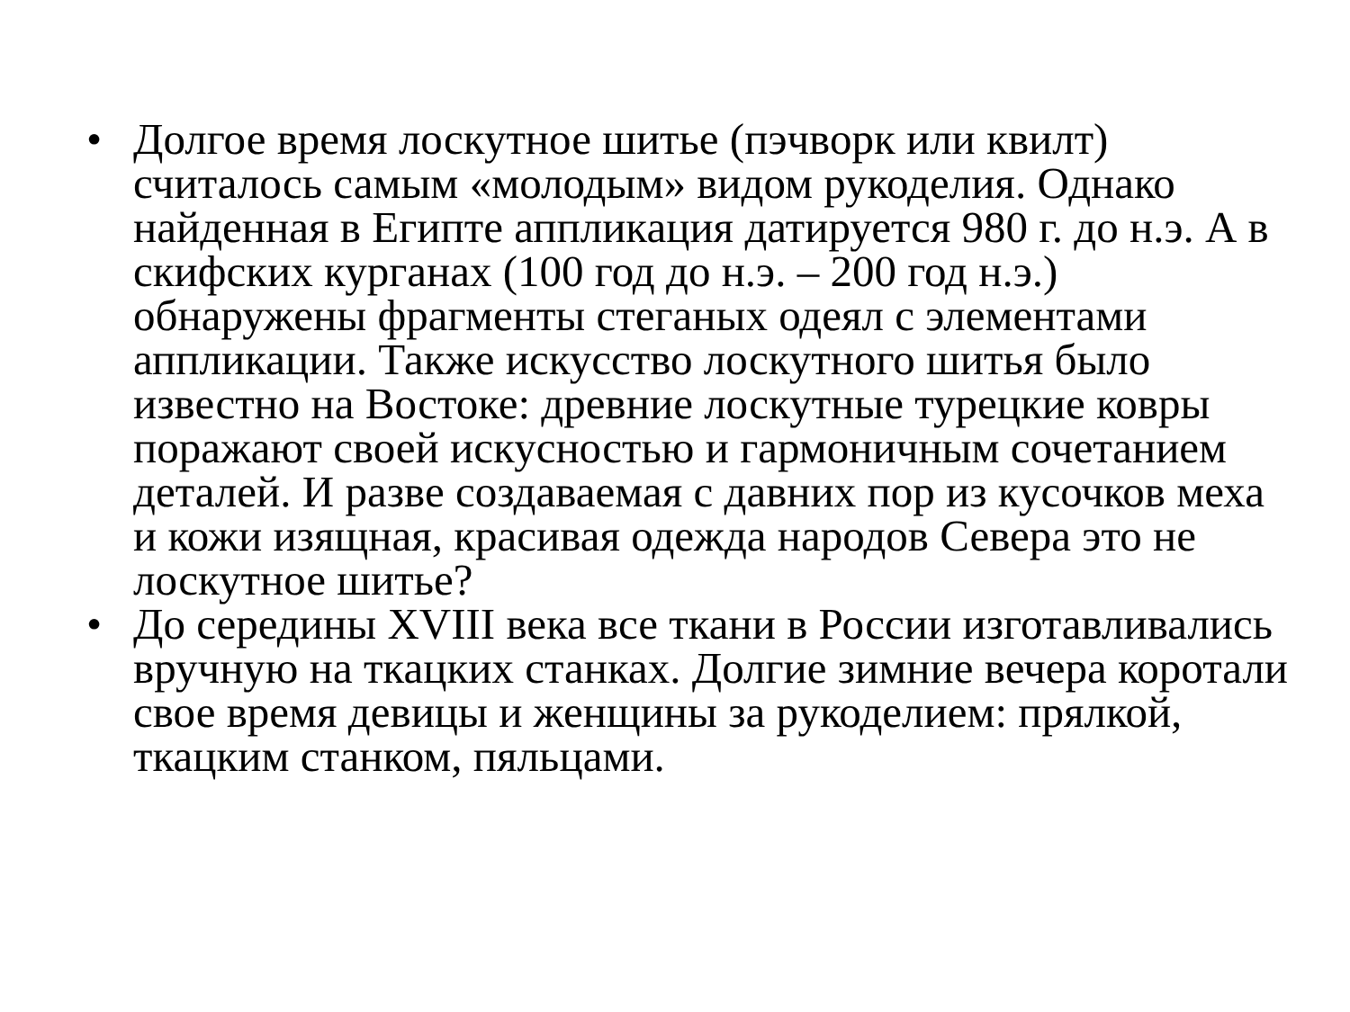• Долгое время лоскутное шитье (пэчворк или квилт) считалось самым «молодым» видом рукоделия. Однако найденная в Египте аппликация датируется 980 г. до н.э. А в скифских курганах (100 год до н.э. – 200 год н.э.) обнаружены фрагменты стеганых одеял с элементами аппликации. Также искусство лоскутного шитья было известно на Востоке: древние лоскутные турецкие ковры поражают своей искусностью и гармоничным сочетанием деталей. И разве создаваемая с давних пор из кусочков меха и кожи изящная, красивая одежда народов Севера это не лоскутное шитье?
• До середины XVIII века все ткани в России изготавливались вручную на ткацких станках. Долгие зимние вечера коротали свое время девицы и женщины за рукоделием: прялкой, ткацким станком, пяльцами.